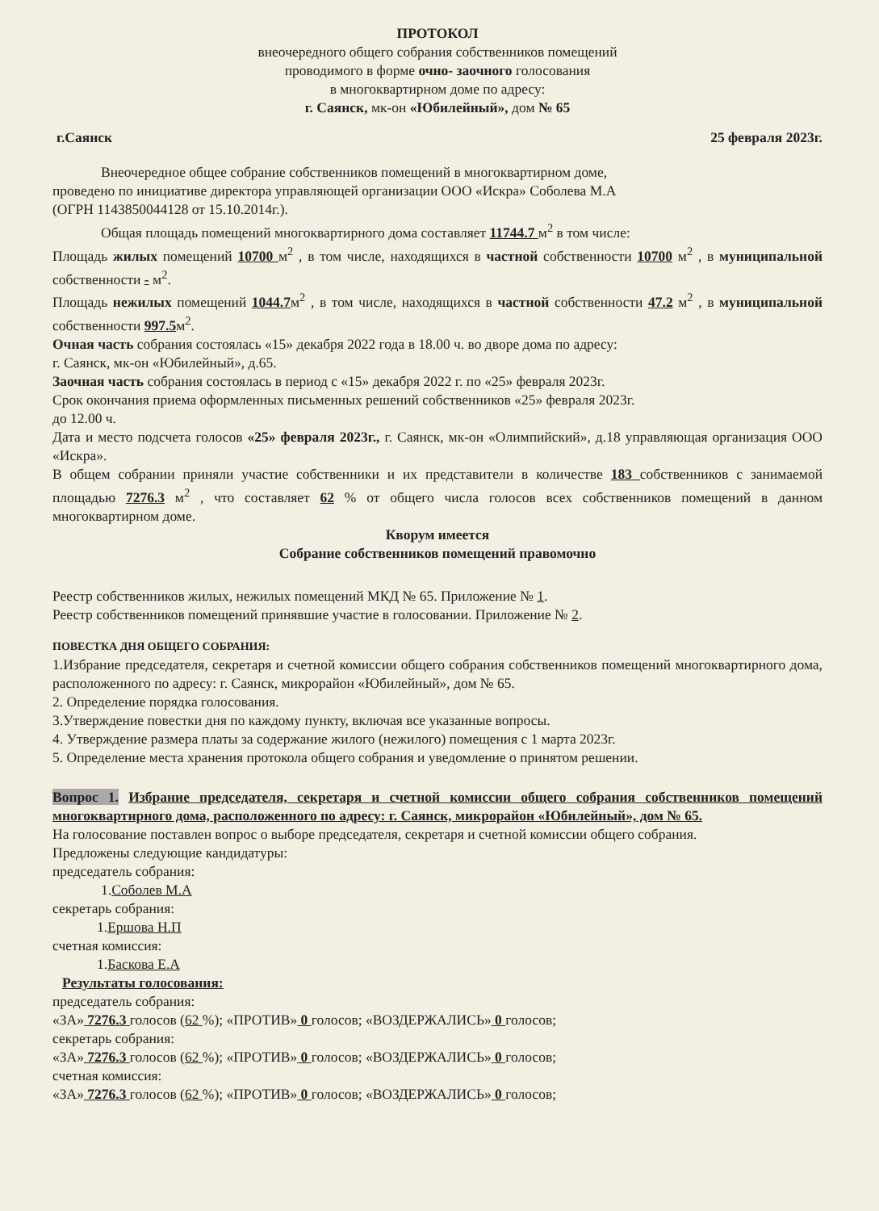ПРОТОКОЛ
внеочередного общего собрания собственников помещений
проводимого в форме очно- заочного голосования
в многоквартирном доме по адресу:
г. Саянск, мк-он «Юбилейный», дом № 65
г.Саянск 25 февраля 2023г.
Внеочередное общее собрание собственников помещений в многоквартирном доме,
проведено по инициативе директора управляющей организации ООО «Искра» Соболева М.А
(ОГРН 1143850044128 от 15.10.2014г.).
Общая площадь помещений многоквартирного дома составляет 11744.7 м<sup>2</sup> в том числе:
Площадь жилых помещений 10700 м<sup>2</sup> , в том числе, находящихся в частной собственности 10700 м<sup>2</sup> , в муниципальной собственности - м<sup>2</sup>.
Площадь нежилых помещений 1044.7м<sup>2</sup> , в том числе, находящихся в частной собственности 47.2 м<sup>2</sup> , в муниципальной собственности 997.5м<sup>2</sup>.
Очная часть собрания состоялась «15» декабря 2022 года в 18.00 ч. во дворе дома по адресу:
г. Саянск, мк-он «Юбилейный», д.65.
Заочная часть собрания состоялась в период с «15» декабря 2022 г. по «25» февраля 2023г.
Срок окончания приема оформленных письменных решений собственников «25» февраля 2023г.
до 12.00 ч.
Дата и место подсчета голосов «25» февраля 2023г., г. Саянск, мк-он «Олимпийский», д.18 управляющая организация ООО «Искра».
В общем собрании приняли участие собственники и их представители в количестве 183 собственников с занимаемой площадью 7276.3 м<sup>2</sup> , что составляет 62 % от общего числа голосов всех собственников помещений в данном многоквартирном доме.
Кворум имеется
Собрание собственников помещений правомочно
Реестр собственников жилых, нежилых помещений МКД № 65. Приложение № 1.
Реестр собственников помещений принявшие участие в голосовании. Приложение № 2.
ПОВЕСТКА ДНЯ ОБЩЕГО СОБРАНИЯ:
1.Избрание председателя, секретаря и счетной комиссии общего собрания собственников помещений многоквартирного дома, расположенного по адресу: г. Саянск, микрорайон «Юбилейный», дом № 65.
2. Определение порядка голосования.
3.Утверждение повестки дня по каждому пункту, включая все указанные вопросы.
4. Утверждение размера платы за содержание жилого (нежилого) помещения с 1 марта 2023г.
5. Определение места хранения протокола общего собрания и уведомление о принятом решении.
Вопрос 1. Избрание председателя, секретаря и счетной комиссии общего собрания собственников помещений многоквартирного дома, расположенного по адресу: г. Саянск, микрорайон «Юбилейный», дом № 65.
На голосование поставлен вопрос о выборе председателя, секретаря и счетной комиссии общего собрания.
Предложены следующие кандидатуры:
председатель собрания:
1.Соболев М.А
секретарь собрания:
1.Ершова Н.П
счетная комиссия:
1.Баскова Е.А
Результаты голосования:
председатель собрания:
«ЗА» 7276.3 голосов (62 %); «ПРОТИВ» 0 голосов; «ВОЗДЕРЖАЛИСЬ» 0 голосов;
секретарь собрания:
«ЗА» 7276.3 голосов (62 %); «ПРОТИВ» 0 голосов; «ВОЗДЕРЖАЛИСЬ» 0 голосов;
счетная комиссия:
«ЗА» 7276.3 голосов (62 %); «ПРОТИВ» 0 голосов; «ВОЗДЕРЖАЛИСЬ» 0 голосов;